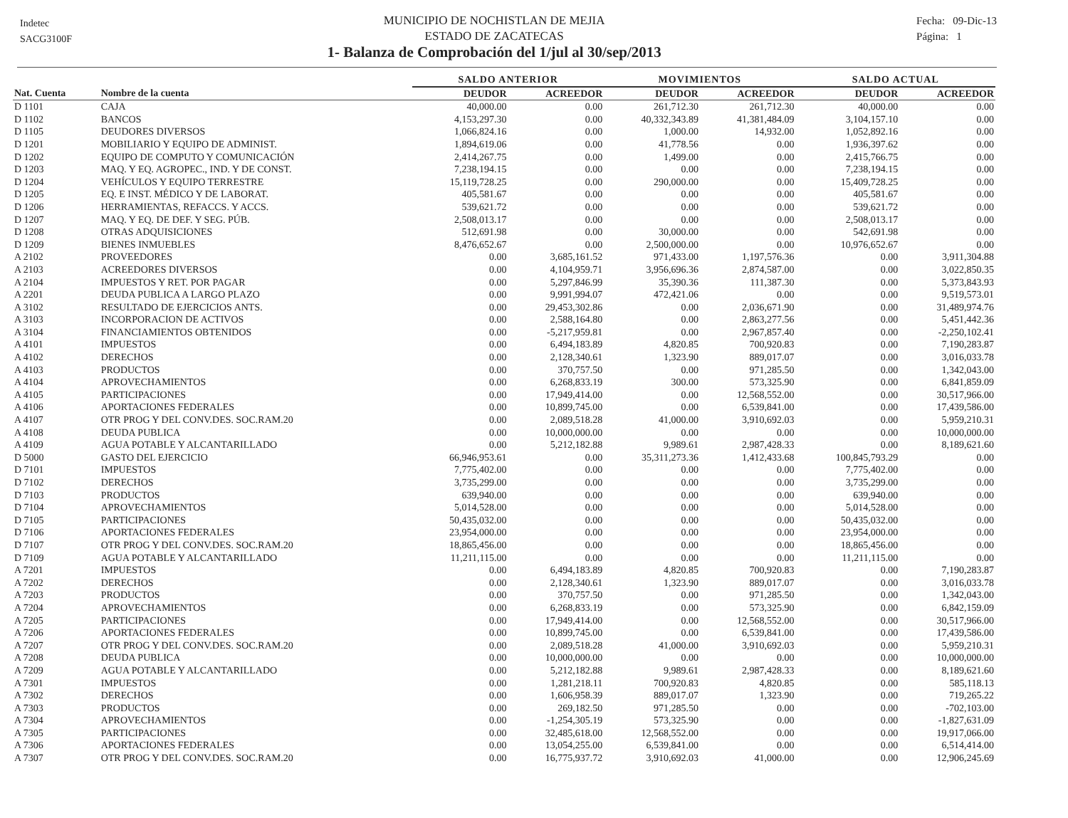Indetec
SACG3100F
MUNICIPIO DE NOCHISTLAN DE MEJIA
ESTADO DE ZACATECAS
1- Balanza de Comprobación del 1/jul al 30/sep/2013
Fecha: 09-Dic-13
Página: 1
| | | SALDO ANTERIOR | | MOVIMIENTOS | | SALDO ACTUAL | |
| --- | --- | --- | --- | --- | --- | --- | --- |
| Nat. Cuenta | Nombre de la cuenta | DEUDOR | ACREEDOR | DEUDOR | ACREEDOR | DEUDOR | ACREEDOR |
| D 1101 | CAJA | 40,000.00 | 0.00 | 261,712.30 | 261,712.30 | 40,000.00 | 0.00 |
| D 1102 | BANCOS | 4,153,297.30 | 0.00 | 40,332,343.89 | 41,381,484.09 | 3,104,157.10 | 0.00 |
| D 1105 | DEUDORES DIVERSOS | 1,066,824.16 | 0.00 | 1,000.00 | 14,932.00 | 1,052,892.16 | 0.00 |
| D 1201 | MOBILIARIO Y EQUIPO DE ADMINIST. | 1,894,619.06 | 0.00 | 41,778.56 | 0.00 | 1,936,397.62 | 0.00 |
| D 1202 | EQUIPO DE COMPUTO Y COMUNICACIÓN | 2,414,267.75 | 0.00 | 1,499.00 | 0.00 | 2,415,766.75 | 0.00 |
| D 1203 | MAQ. Y EQ. AGROPEC., IND. Y DE CONST. | 7,238,194.15 | 0.00 | 0.00 | 0.00 | 7,238,194.15 | 0.00 |
| D 1204 | VEHÍCULOS Y EQUIPO TERRESTRE | 15,119,728.25 | 0.00 | 290,000.00 | 0.00 | 15,409,728.25 | 0.00 |
| D 1205 | EQ. E INST. MÉDICO Y DE LABORAT. | 405,581.67 | 0.00 | 0.00 | 0.00 | 405,581.67 | 0.00 |
| D 1206 | HERRAMIENTAS, REFACCS. Y ACCS. | 539,621.72 | 0.00 | 0.00 | 0.00 | 539,621.72 | 0.00 |
| D 1207 | MAQ. Y EQ. DE DEF. Y SEG. PÚB. | 2,508,013.17 | 0.00 | 0.00 | 0.00 | 2,508,013.17 | 0.00 |
| D 1208 | OTRAS ADQUISICIONES | 512,691.98 | 0.00 | 30,000.00 | 0.00 | 542,691.98 | 0.00 |
| D 1209 | BIENES INMUEBLES | 8,476,652.67 | 0.00 | 2,500,000.00 | 0.00 | 10,976,652.67 | 0.00 |
| A 2102 | PROVEEDORES | 0.00 | 3,685,161.52 | 971,433.00 | 1,197,576.36 | 0.00 | 3,911,304.88 |
| A 2103 | ACREEDORES DIVERSOS | 0.00 | 4,104,959.71 | 3,956,696.36 | 2,874,587.00 | 0.00 | 3,022,850.35 |
| A 2104 | IMPUESTOS Y RET. POR PAGAR | 0.00 | 5,297,846.99 | 35,390.36 | 111,387.30 | 0.00 | 5,373,843.93 |
| A 2201 | DEUDA PUBLICA A LARGO PLAZO | 0.00 | 9,991,994.07 | 472,421.06 | 0.00 | 0.00 | 9,519,573.01 |
| A 3102 | RESULTADO DE EJERCICIOS ANTS. | 0.00 | 29,453,302.86 | 0.00 | 2,036,671.90 | 0.00 | 31,489,974.76 |
| A 3103 | INCORPORACION DE ACTIVOS | 0.00 | 2,588,164.80 | 0.00 | 2,863,277.56 | 0.00 | 5,451,442.36 |
| A 3104 | FINANCIAMIENTOS OBTENIDOS | 0.00 | -5,217,959.81 | 0.00 | 2,967,857.40 | 0.00 | -2,250,102.41 |
| A 4101 | IMPUESTOS | 0.00 | 6,494,183.89 | 4,820.85 | 700,920.83 | 0.00 | 7,190,283.87 |
| A 4102 | DERECHOS | 0.00 | 2,128,340.61 | 1,323.90 | 889,017.07 | 0.00 | 3,016,033.78 |
| A 4103 | PRODUCTOS | 0.00 | 370,757.50 | 0.00 | 971,285.50 | 0.00 | 1,342,043.00 |
| A 4104 | APROVECHAMIENTOS | 0.00 | 6,268,833.19 | 300.00 | 573,325.90 | 0.00 | 6,841,859.09 |
| A 4105 | PARTICIPACIONES | 0.00 | 17,949,414.00 | 0.00 | 12,568,552.00 | 0.00 | 30,517,966.00 |
| A 4106 | APORTACIONES FEDERALES | 0.00 | 10,899,745.00 | 0.00 | 6,539,841.00 | 0.00 | 17,439,586.00 |
| A 4107 | OTR PROG Y DEL CONV.DES. SOC.RAM.20 | 0.00 | 2,089,518.28 | 41,000.00 | 3,910,692.03 | 0.00 | 5,959,210.31 |
| A 4108 | DEUDA PUBLICA | 0.00 | 10,000,000.00 | 0.00 | 0.00 | 0.00 | 10,000,000.00 |
| A 4109 | AGUA POTABLE Y ALCANTARILLADO | 0.00 | 5,212,182.88 | 9,989.61 | 2,987,428.33 | 0.00 | 8,189,621.60 |
| D 5000 | GASTO DEL EJERCICIO | 66,946,953.61 | 0.00 | 35,311,273.36 | 1,412,433.68 | 100,845,793.29 | 0.00 |
| D 7101 | IMPUESTOS | 7,775,402.00 | 0.00 | 0.00 | 0.00 | 7,775,402.00 | 0.00 |
| D 7102 | DERECHOS | 3,735,299.00 | 0.00 | 0.00 | 0.00 | 3,735,299.00 | 0.00 |
| D 7103 | PRODUCTOS | 639,940.00 | 0.00 | 0.00 | 0.00 | 639,940.00 | 0.00 |
| D 7104 | APROVECHAMIENTOS | 5,014,528.00 | 0.00 | 0.00 | 0.00 | 5,014,528.00 | 0.00 |
| D 7105 | PARTICIPACIONES | 50,435,032.00 | 0.00 | 0.00 | 0.00 | 50,435,032.00 | 0.00 |
| D 7106 | APORTACIONES FEDERALES | 23,954,000.00 | 0.00 | 0.00 | 0.00 | 23,954,000.00 | 0.00 |
| D 7107 | OTR PROG Y DEL CONV.DES. SOC.RAM.20 | 18,865,456.00 | 0.00 | 0.00 | 0.00 | 18,865,456.00 | 0.00 |
| D 7109 | AGUA POTABLE Y ALCANTARILLADO | 11,211,115.00 | 0.00 | 0.00 | 0.00 | 11,211,115.00 | 0.00 |
| A 7201 | IMPUESTOS | 0.00 | 6,494,183.89 | 4,820.85 | 700,920.83 | 0.00 | 7,190,283.87 |
| A 7202 | DERECHOS | 0.00 | 2,128,340.61 | 1,323.90 | 889,017.07 | 0.00 | 3,016,033.78 |
| A 7203 | PRODUCTOS | 0.00 | 370,757.50 | 0.00 | 971,285.50 | 0.00 | 1,342,043.00 |
| A 7204 | APROVECHAMIENTOS | 0.00 | 6,268,833.19 | 0.00 | 573,325.90 | 0.00 | 6,842,159.09 |
| A 7205 | PARTICIPACIONES | 0.00 | 17,949,414.00 | 0.00 | 12,568,552.00 | 0.00 | 30,517,966.00 |
| A 7206 | APORTACIONES FEDERALES | 0.00 | 10,899,745.00 | 0.00 | 6,539,841.00 | 0.00 | 17,439,586.00 |
| A 7207 | OTR PROG Y DEL CONV.DES. SOC.RAM.20 | 0.00 | 2,089,518.28 | 41,000.00 | 3,910,692.03 | 0.00 | 5,959,210.31 |
| A 7208 | DEUDA PUBLICA | 0.00 | 10,000,000.00 | 0.00 | 0.00 | 0.00 | 10,000,000.00 |
| A 7209 | AGUA POTABLE Y ALCANTARILLADO | 0.00 | 5,212,182.88 | 9,989.61 | 2,987,428.33 | 0.00 | 8,189,621.60 |
| A 7301 | IMPUESTOS | 0.00 | 1,281,218.11 | 700,920.83 | 4,820.85 | 0.00 | 585,118.13 |
| A 7302 | DERECHOS | 0.00 | 1,606,958.39 | 889,017.07 | 1,323.90 | 0.00 | 719,265.22 |
| A 7303 | PRODUCTOS | 0.00 | 269,182.50 | 971,285.50 | 0.00 | 0.00 | -702,103.00 |
| A 7304 | APROVECHAMIENTOS | 0.00 | -1,254,305.19 | 573,325.90 | 0.00 | 0.00 | -1,827,631.09 |
| A 7305 | PARTICIPACIONES | 0.00 | 32,485,618.00 | 12,568,552.00 | 0.00 | 0.00 | 19,917,066.00 |
| A 7306 | APORTACIONES FEDERALES | 0.00 | 13,054,255.00 | 6,539,841.00 | 0.00 | 0.00 | 6,514,414.00 |
| A 7307 | OTR PROG Y DEL CONV.DES. SOC.RAM.20 | 0.00 | 16,775,937.72 | 3,910,692.03 | 41,000.00 | 0.00 | 12,906,245.69 |